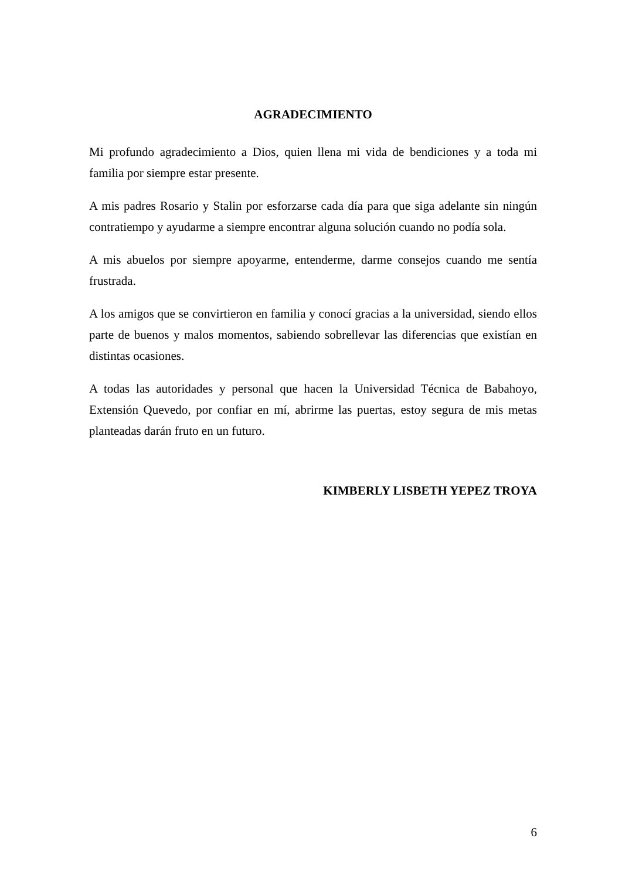AGRADECIMIENTO
Mi profundo agradecimiento a Dios, quien llena mi vida de bendiciones y a toda mi familia por siempre estar presente.
A mis padres Rosario y Stalin por esforzarse cada día para que siga adelante sin ningún contratiempo y ayudarme a siempre encontrar alguna solución cuando no podía sola.
A mis abuelos por siempre apoyarme, entenderme, darme consejos cuando me sentía frustrada.
A los amigos que se convirtieron en familia y conocí gracias a la universidad, siendo ellos parte de buenos y malos momentos, sabiendo sobrellevar las diferencias que existían en distintas ocasiones.
A todas las autoridades y personal que hacen la Universidad Técnica de Babahoyo, Extensión Quevedo, por confiar en mí, abrirme las puertas, estoy segura de mis metas planteadas darán fruto en un futuro.
KIMBERLY LISBETH YEPEZ TROYA
6